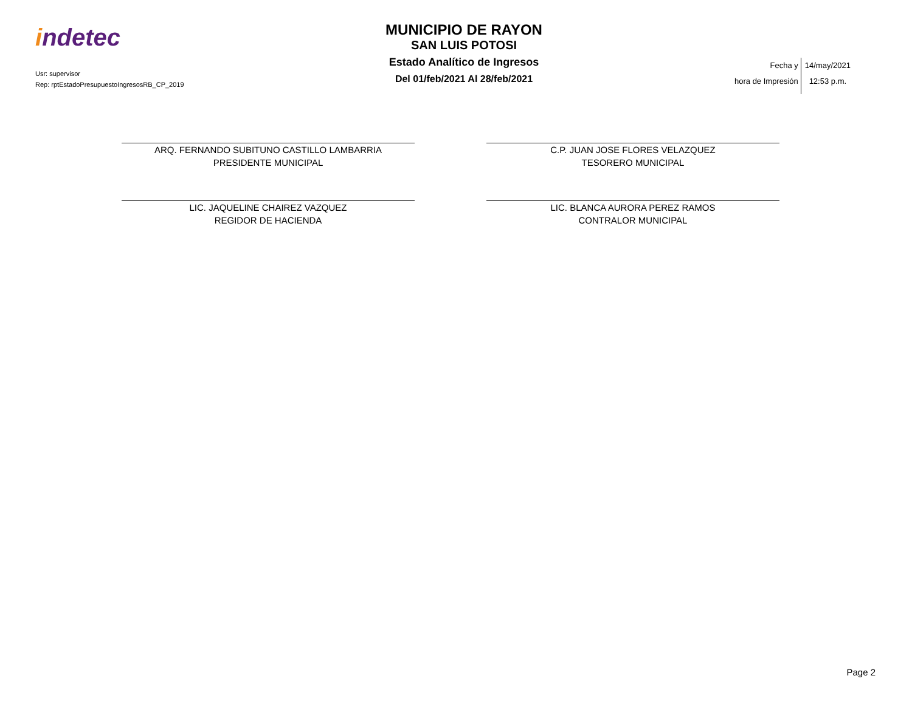indetec
Usr: supervisor
Rep: rptEstadoPresupuestoIngresosRB_CP_2019
MUNICIPIO DE RAYON
SAN LUIS POTOSI
Estado Analítico de Ingresos
Del 01/feb/2021 Al 28/feb/2021
Fecha y
hora de Impresión
14/may/2021
12:53 p.m.
ARQ. FERNANDO SUBITUNO CASTILLO LAMBARRIA
PRESIDENTE MUNICIPAL
C.P. JUAN JOSE FLORES VELAZQUEZ
TESORERO MUNICIPAL
LIC. JAQUELINE CHAIREZ VAZQUEZ
REGIDOR DE HACIENDA
LIC. BLANCA AURORA PEREZ RAMOS
CONTRALOR MUNICIPAL
Page 2